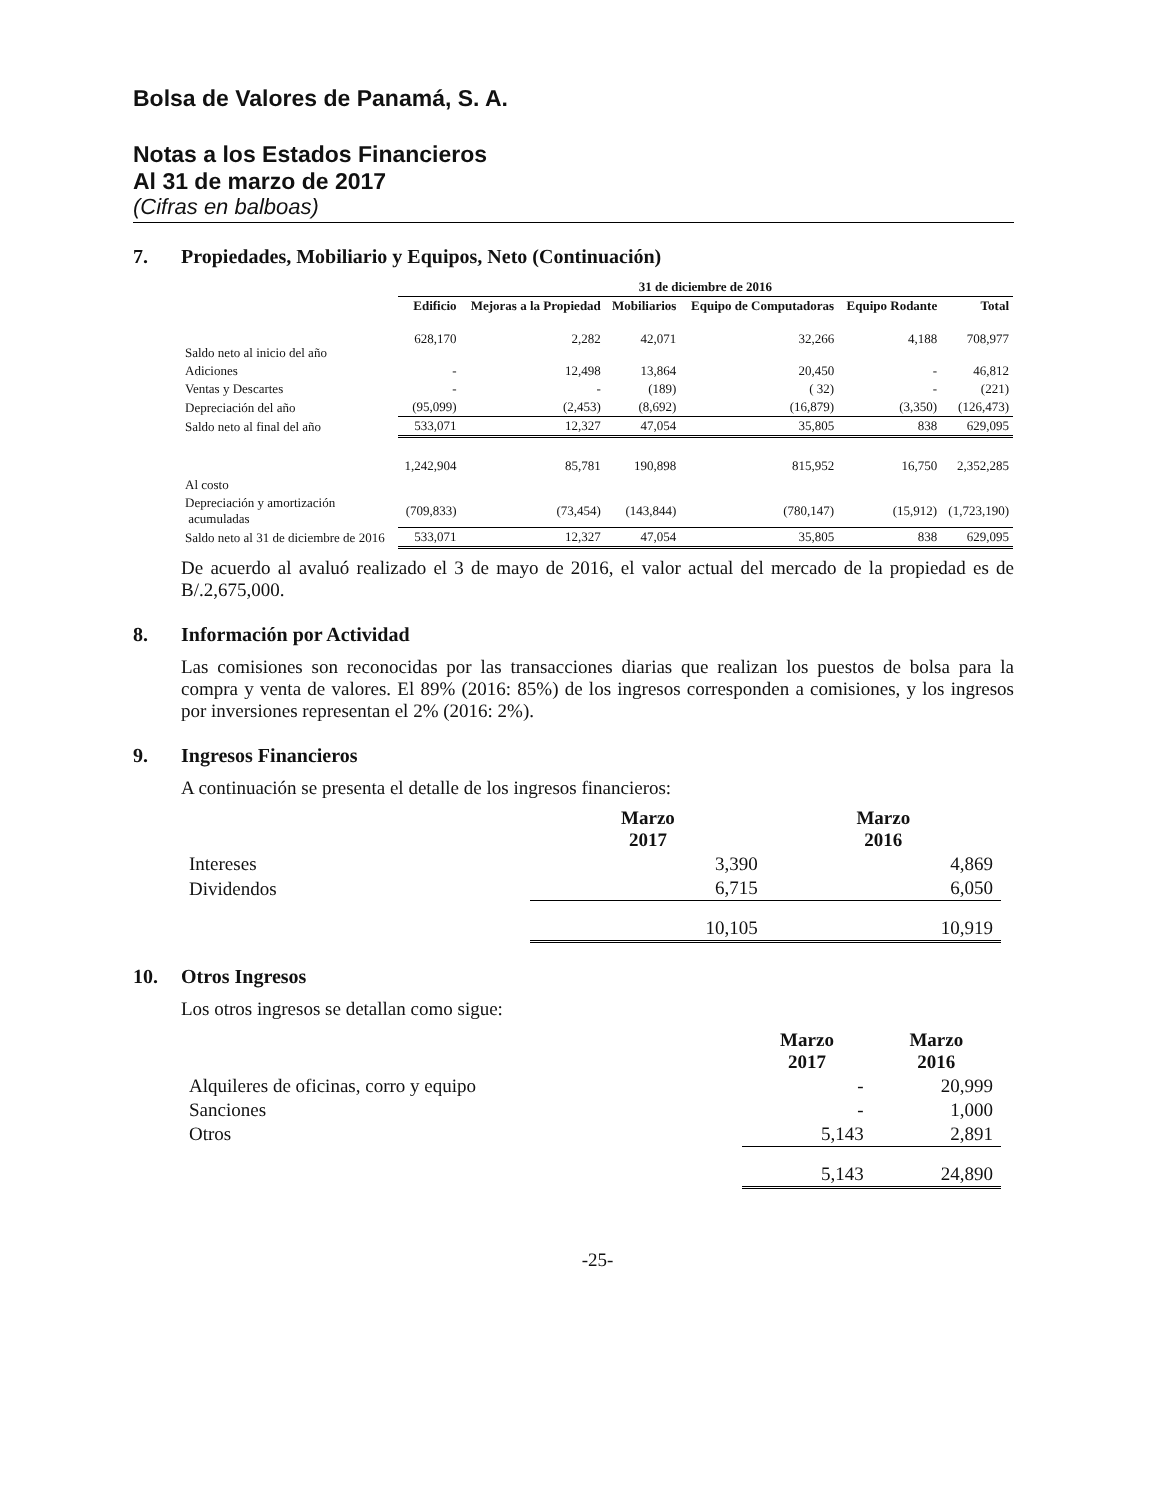Bolsa de Valores de Panamá, S. A.
Notas a los Estados Financieros
Al 31 de marzo de 2017
(Cifras en balboas)
7. Propiedades, Mobiliario y Equipos, Neto (Continuación)
| | 31 de diciembre de 2016 | | | | | |
| --- | --- | --- | --- | --- | --- | --- |
| | Edificio | Mejoras a la Propiedad | Mobiliarios | Equipo de Computadoras | Equipo Rodante | Total |
| Saldo neto al inicio del año | 628,170 | 2,282 | 42,071 | 32,266 | 4,188 | 708,977 |
| Adiciones | - | 12,498 | 13,864 | 20,450 | - | 46,812 |
| Ventas y Descartes | - | - | (189) | ( 32) | - | (221) |
| Depreciación del año | (95,099) | (2,453) | (8,692) | (16,879) | (3,350) | (126,473) |
| Saldo neto al final del año | 533,071 | 12,327 | 47,054 | 35,805 | 838 | 629,095 |
| Al costo | 1,242,904 | 85,781 | 190,898 | 815,952 | 16,750 | 2,352,285 |
| Depreciación y amortización acumuladas | (709,833) | (73,454) | (143,844) | (780,147) | (15,912) | (1,723,190) |
| Saldo neto al 31 de diciembre de 2016 | 533,071 | 12,327 | 47,054 | 35,805 | 838 | 629,095 |
De acuerdo al avaluó realizado el 3 de mayo de 2016, el valor actual del mercado de la propiedad es de B/.2,675,000.
8. Información por Actividad
Las comisiones son reconocidas por las transacciones diarias que realizan los puestos de bolsa para la compra y venta de valores. El 89% (2016: 85%) de los ingresos corresponden a comisiones, y los ingresos por inversiones representan el 2% (2016: 2%).
9. Ingresos Financieros
A continuación se presenta el detalle de los ingresos financieros:
| | Marzo 2017 | Marzo 2016 |
| --- | --- | --- |
| Intereses | 3,390 | 4,869 |
| Dividendos | 6,715 | 6,050 |
| | 10,105 | 10,919 |
10. Otros Ingresos
Los otros ingresos se detallan como sigue:
| | Marzo 2017 | Marzo 2016 |
| --- | --- | --- |
| Alquileres de oficinas, corro y equipo | - | 20,999 |
| Sanciones | - | 1,000 |
| Otros | 5,143 | 2,891 |
| | 5,143 | 24,890 |
-25-